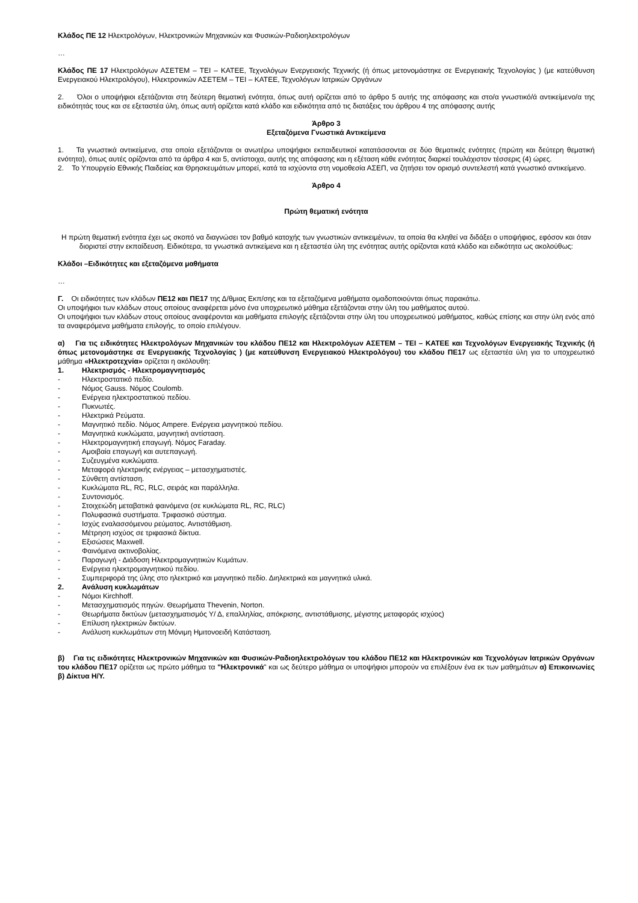Κλάδος ΠΕ 12 Ηλεκτρολόγων, Ηλεκτρονικών Μηχανικών και Φυσικών-Ραδιοηλεκτρολόγων
…
Κλάδος ΠΕ 17 Ηλεκτρολόγων ΑΣΕΤΕΜ – ΤΕΙ – ΚΑΤΕΕ, Τεχνολόγων Ενεργειακής Τεχνικής (ή όπως μετονομάστηκε σε Ενεργειακής Τεχνολογίας ) (με κατεύθυνση Ενεργειακού Ηλεκτρολόγου), Ηλεκτρονικών ΑΣΕΤΕΜ – ΤΕΙ – ΚΑΤΕΕ, Τεχνολόγων Ιατρικών Οργάνων
2. Όλοι ο υποψήφιοι εξετάζονται στη δεύτερη θεματική ενότητα, όπως αυτή ορίζεται από το άρθρο 5 αυτής της απόφασης και στο/α γνωστικό/ά αντικείμενο/α της ειδικότητάς τους και σε εξεταστέα ύλη, όπως αυτή ορίζεται κατά κλάδο και ειδικότητα από τις διατάξεις του άρθρου 4 της απόφασης αυτής
Άρθρο 3
Εξεταζόμενα Γνωστικά Αντικείμενα
1. Τα γνωστικά αντικείμενα, στα οποία εξετάζονται οι ανωτέρω υποψήφιοι εκπαιδευτικοί κατατάσσονται σε δύο θεματικές ενότητες (πρώτη και δεύτερη θεματική ενότητα), όπως αυτές ορίζονται από τα άρθρα 4 και 5, αντίστοιχα, αυτής της απόφασης και η εξέταση κάθε ενότητας διαρκεί τουλάχιστον τέσσερις (4) ώρες.
2. Το Υπουργείο Εθνικής Παιδείας και Θρησκευμάτων μπορεί, κατά τα ισχύοντα στη νομοθεσία ΑΣΕΠ, να ζητήσει τον ορισμό συντελεστή κατά γνωστικό αντικείμενο.
Άρθρο 4
Πρώτη θεματική ενότητα
Η πρώτη θεματική ενότητα έχει ως σκοπό να διαγνώσει τον βαθμό κατοχής των γνωστικών αντικειμένων, τα οποία θα κληθεί να διδάξει ο υποψήφιος, εφόσον και όταν διοριστεί στην εκπαίδευση. Ειδικότερα, τα γνωστικά αντικείμενα και η εξεταστέα ύλη της ενότητας αυτής ορίζονται κατά κλάδο και ειδικότητα ως ακολούθως:
Κλάδοι –Ειδικότητες και εξεταζόμενα μαθήματα
…
Γ. Οι ειδικότητες των κλάδων ΠΕ12 και ΠΕ17 της Δ/θμιας Εκπ/σης και τα εξεταζόμενα μαθήματα ομαδοποιούνται όπως παρακάτω.
Οι υποψήφιοι των κλάδων στους οποίους αναφέρεται μόνο ένα υποχρεωτικό μάθημα εξετάζονται στην ύλη του μαθήματος αυτού.
Οι υποψήφιοι των κλάδων στους οποίους αναφέρονται και μαθήματα επιλογής εξετάζονται στην ύλη του υποχρεωτικού μαθήματος, καθώς επίσης και στην ύλη ενός από τα αναφερόμενα μαθήματα επιλογής, το οποίο επιλέγουν.
α) Για τις ειδικότητες Ηλεκτρολόγων Μηχανικών του κλάδου ΠΕ12 και Ηλεκτρολόγων ΑΣΕΤΕΜ – ΤΕΙ – ΚΑΤΕΕ και Τεχνολόγων Ενεργειακής Τεχνικής (ή όπως μετονομάστηκε σε Ενεργειακής Τεχνολογίας ) (με κατεύθυνση Ενεργειακού Ηλεκτρολόγου) του κλάδου ΠΕ17 ως εξεταστέα ύλη για το υποχρεωτικό μάθημα «Ηλεκτροτεχνία» ορίζεται η ακόλουθη:
1. Ηλεκτρισμός - Ηλεκτρομαγνητισμός
- Ηλεκτροστατικό πεδίο.
- Νόμος Gauss. Νόμος Coulomb.
- Ενέργεια ηλεκτροστατικού πεδίου.
- Πυκνωτές.
- Ηλεκτρικά Ρεύματα.
- Μαγνητικό πεδίο. Νόμος Ampere. Ενέργεια μαγνητικού πεδίου.
- Μαγνητικά κυκλώματα, μαγνητική αντίσταση.
- Ηλεκτρομαγνητική επαγωγή. Νόμος Faraday.
- Αμοιβαία επαγωγή και αυτεπαγωγή.
- Συζευγμένα κυκλώματα.
- Μεταφορά ηλεκτρικής ενέργειας – μετασχηματιστές.
- Σύνθετη αντίσταση.
- Κυκλώματα RL, RC, RLC, σειράς και παράλληλα.
- Συντονισμός.
- Στοιχειώδη μεταβατικά φαινόμενα (σε κυκλώματα RL, RC, RLC)
- Πολυφασικά συστήματα. Τριφασικό σύστημα.
- Ισχύς εναλασσόμενου ρεύματος. Αντιστάθμιση.
- Μέτρηση ισχύος σε τριφασικά δίκτυα.
- Εξισώσεις Maxwell.
- Φαινόμενα ακτινοβολίας.
- Παραγωγή - Διάδοση Ηλεκτρομαγνητικών Κυμάτων.
- Ενέργεια ηλεκτρομαγνητικού πεδίου.
- Συμπεριφορά της ύλης στο ηλεκτρικό και μαγνητικό πεδίο. Διηλεκτρικά και μαγνητικά υλικά.
2. Ανάλυση κυκλωμάτων
- Νόμοι Kirchhoff.
- Μετασχηματισμός πηγών. Θεωρήματα Thevenin, Norton.
- Θεωρήματα δικτύων (μετασχηματισμός Υ/ Δ, επαλληλίας, απόκρισης, αντιστάθμισης, μέγιστης μεταφοράς ισχύος)
- Επίλυση ηλεκτρικών δικτύων.
- Ανάλυση κυκλωμάτων στη Μόνιμη Ημιτονοειδή Κατάσταση.
β) Για τις ειδικότητες Ηλεκτρονικών Μηχανικών και Φυσικών-Ραδιοηλεκτρολόγων του κλάδου ΠΕ12 και Ηλεκτρονικών και Τεχνολόγων Ιατρικών Οργάνων του κλάδου ΠΕ17 ορίζεται ως πρώτο μάθημα τα "Ηλεκτρονικά" και ως δεύτερο μάθημα οι υποψήφιοι μπορούν να επιλέξουν ένα εκ των μαθημάτων α) Επικοινωνίες β) Δίκτυα Η/Υ.